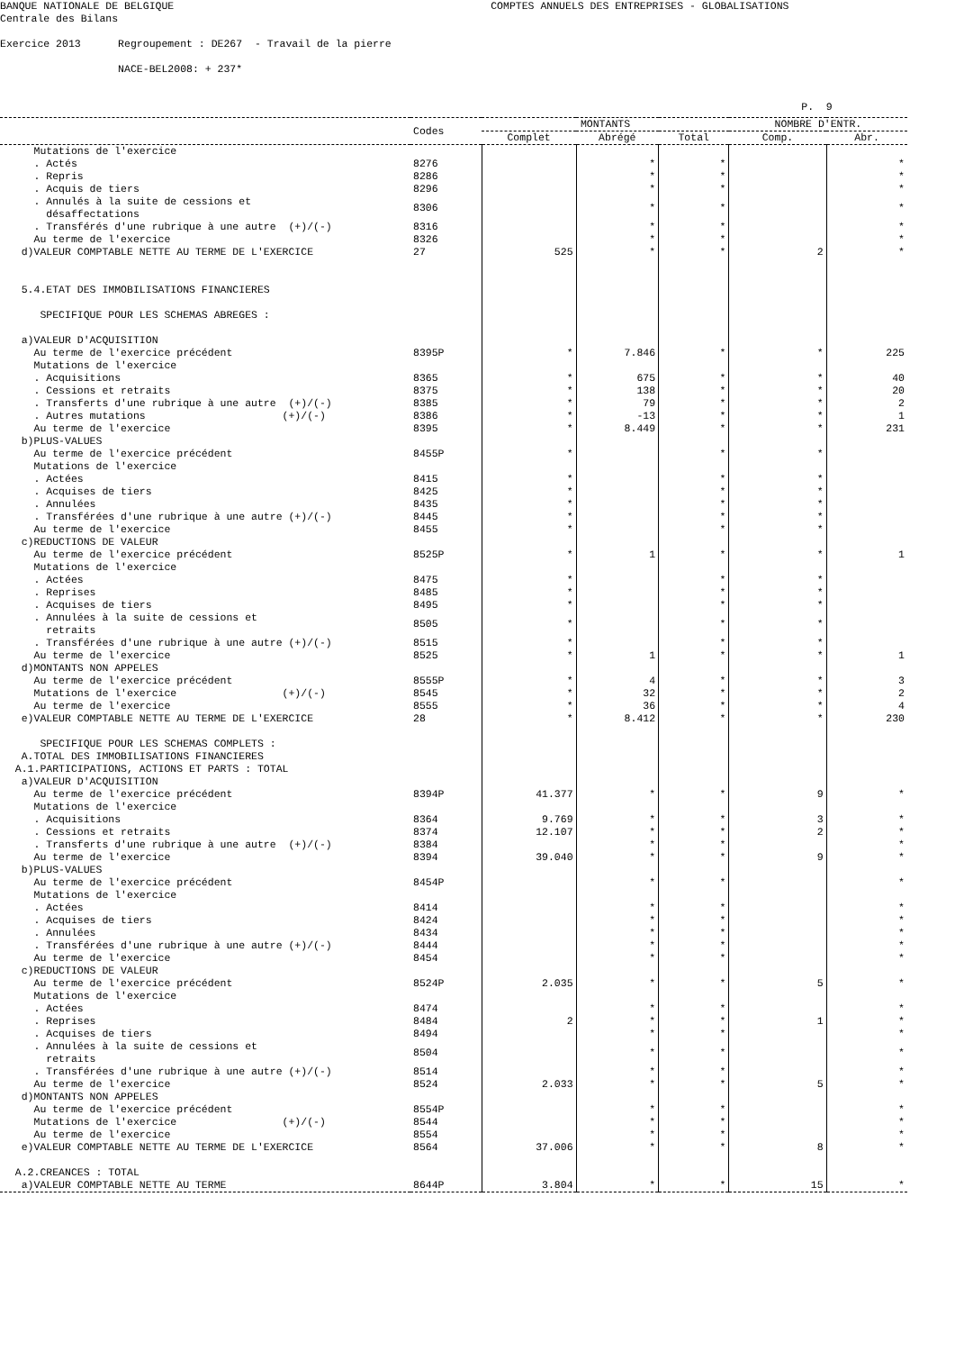BANQUE NATIONALE DE BELGIQUE COMPTES ANNUELS DES ENTREPRISES - GLOBALISATIONS Centrale des Bilans Exercice 2013 Regroupement : DE267 - Travail de la pierre NACE-BEL2008: + 237* P. 9
| | Codes | MONTANTS | | | NOMBRE D'ENTR. | |
| --- | --- | --- | --- | --- | --- | --- |
| | | Complet | Abrégé | Total | Comp. | Abr. |
| Mutations de l'exercice | | | | | | |
| . Actés | 8276 | | * | * | | * |
| . Repris | 8286 | | * | * | | * |
| . Acquis de tiers | 8296 | | * | * | | * |
| . Annulés à la suite de cessions et désaffectations | 8306 | | * | * | | * |
| . Transférés d'une rubrique à une autre (+)/(-) | 8316 | | * | * | | * |
| Au terme de l'exercice | 8326 | | * | * | | * |
| d)VALEUR COMPTABLE NETTE AU TERME DE L'EXERCICE | 27 | 525 | * | * | 2 | * |
| 5.4.ETAT DES IMMOBILISATIONS FINANCIERES SPECIFIQUE POUR LES SCHEMAS ABREGES : | | | | | | |
| a)VALEUR D'ACQUISITION | | | | | | |
| Au terme de l'exercice précédent | 8395P | * | 7.846 | * | * | 225 |
| Mutations de l'exercice | | | | | | |
| . Acquisitions | 8365 | * | 675 | * | * | 40 |
| . Cessions et retraits | 8375 | * | 138 | * | * | 20 |
| . Transferts d'une rubrique à une autre (+)/(-) | 8385 | * | 79 | * | * | 2 |
| . Autres mutations (+)/(-) | 8386 | * | -13 | * | * | 1 |
| Au terme de l'exercice | 8395 | * | 8.449 | * | * | 231 |
| b)PLUS-VALUES | | | | | | |
| Au terme de l'exercice précédent | 8455P | * | | * | * | |
| Mutations de l'exercice | | | | | | |
| . Actées | 8415 | * | | * | * | |
| . Acquises de tiers | 8425 | * | | * | * | |
| . Annulées | 8435 | * | | * | * | |
| . Transférées d'une rubrique à une autre (+)/(-) | 8445 | * | | * | * | |
| Au terme de l'exercice | 8455 | * | | * | * | |
| c)REDUCTIONS DE VALEUR | | | | | | |
| Au terme de l'exercice précédent | 8525P | * | 1 | * | * | 1 |
| Mutations de l'exercice | | | | | | |
| . Actées | 8475 | * | | * | * | |
| . Reprises | 8485 | * | | * | * | |
| . Acquises de tiers | 8495 | * | | * | * | |
| . Annulées à la suite de cessions et retraits | 8505 | * | | * | * | |
| . Transférées d'une rubrique à une autre (+)/(-) | 8515 | * | | * | * | |
| Au terme de l'exercice | 8525 | * | 1 | * | * | 1 |
| d)MONTANTS NON APPELES | | | | | | |
| Au terme de l'exercice précédent | 8555P | * | 4 | * | * | 3 |
| Mutations de l'exercice (+)/(-) | 8545 | * | 32 | * | * | 2 |
| Au terme de l'exercice | 8555 | * | 36 | * | * | 4 |
| e)VALEUR COMPTABLE NETTE AU TERME DE L'EXERCICE | 28 | * | 8.412 | * | * | 230 |
| SPECIFIQUE POUR LES SCHEMAS COMPLETS : A.TOTAL DES IMMOBILISATIONS FINANCIERES A.1.PARTICIPATIONS, ACTIONS ET PARTS : TOTAL | | | | | | |
| a)VALEUR D'ACQUISITION | | | | | | |
| Au terme de l'exercice précédent | 8394P | 41.377 | * | * | 9 | * |
| Mutations de l'exercice | | | | | | |
| . Acquisitions | 8364 | 9.769 | * | * | 3 | * |
| . Cessions et retraits | 8374 | 12.107 | * | * | 2 | * |
| . Transferts d'une rubrique à une autre (+)/(-) | 8384 | | * | * | | * |
| Au terme de l'exercice | 8394 | 39.040 | * | * | 9 | * |
| b)PLUS-VALUES | | | | | | |
| Au terme de l'exercice précédent | 8454P | | * | * | | * |
| Mutations de l'exercice | | | | | | |
| . Actées | 8414 | | * | * | | * |
| . Acquises de tiers | 8424 | | * | * | | * |
| . Annulées | 8434 | | * | * | | * |
| . Transférées d'une rubrique à une autre (+)/(-) | 8444 | | * | * | | * |
| Au terme de l'exercice | 8454 | | * | * | | * |
| c)REDUCTIONS DE VALEUR | | | | | | |
| Au terme de l'exercice précédent | 8524P | 2.035 | * | * | 5 | * |
| Mutations de l'exercice | | | | | | |
| . Actées | 8474 | | * | * | | * |
| . Reprises | 8484 | 2 | * | * | 1 | * |
| . Acquises de tiers | 8494 | | * | * | | * |
| . Annulées à la suite de cessions et retraits | 8504 | | * | * | | * |
| . Transférées d'une rubrique à une autre (+)/(-) | 8514 | | * | * | | * |
| Au terme de l'exercice | 8524 | 2.033 | * | * | 5 | * |
| d)MONTANTS NON APPELES | | | | | | |
| Au terme de l'exercice précédent | 8554P | | * | * | | * |
| Mutations de l'exercice (+)/(-) | 8544 | | * | * | | * |
| Au terme de l'exercice | 8554 | | * | * | | * |
| e)VALEUR COMPTABLE NETTE AU TERME DE L'EXERCICE | 8564 | 37.006 | * | * | 8 | * |
| A.2.CREANCES : TOTAL | | | | | | |
| a)VALEUR COMPTABLE NETTE AU TERME | 8644P | 3.804 | * | * | 15 | * |